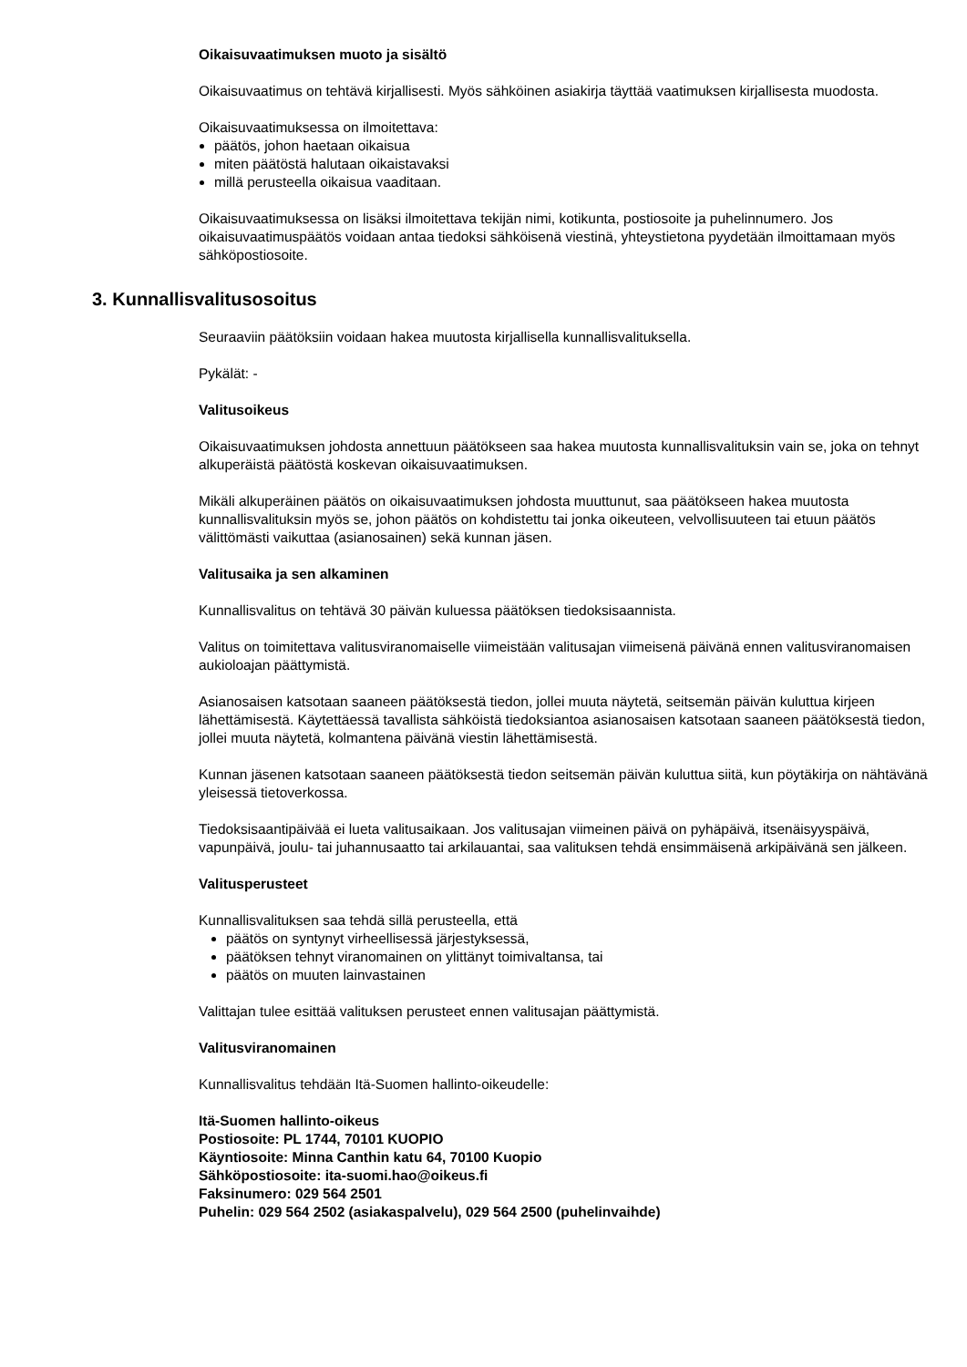Oikaisuvaatimuksen muoto ja sisältö
Oikaisuvaatimus on tehtävä kirjallisesti. Myös sähköinen asiakirja täyttää vaatimuksen kirjallisesta muodosta.
Oikaisuvaatimuksessa on ilmoitettava:
päätös, johon haetaan oikaisua
miten päätöstä halutaan oikaistavaksi
millä perusteella oikaisua vaaditaan.
Oikaisuvaatimuksessa on lisäksi ilmoitettava tekijän nimi, kotikunta, postiosoite ja puhelinnumero. Jos oikaisuvaatimuspäätös voidaan antaa tiedoksi sähköisenä viestinä, yhteystietona pyydetään ilmoittamaan myös sähköpostiosoite.
3. Kunnallisvalitusosoitus
Seuraaviin päätöksiin voidaan hakea muutosta kirjallisella kunnallisvalituksella.
Pykälät: -
Valitusoikeus
Oikaisuvaatimuksen johdosta annettuun päätökseen saa hakea muutosta kunnallisvalituksin vain se, joka on tehnyt alkuperäistä päätöstä koskevan oikaisuvaatimuksen.
Mikäli alkuperäinen päätös on oikaisuvaatimuksen johdosta muuttunut, saa päätökseen hakea muutosta kunnallisvalituksin myös se, johon päätös on kohdistettu tai jonka oikeuteen, velvollisuuteen tai etuun päätös välittömästi vaikuttaa (asianosainen) sekä kunnan jäsen.
Valitusaika ja sen alkaminen
Kunnallisvalitus on tehtävä 30 päivän kuluessa päätöksen tiedoksisaannista.
Valitus on toimitettava valitusviranomaiselle viimeistään valitusajan viimeisenä päivänä ennen valitusviranomaisen aukioloajan päättymistä.
Asianosaisen katsotaan saaneen päätöksestä tiedon, jollei muuta näytetä, seitsemän päivän kuluttua kirjeen lähettämisestä. Käytettäessä tavallista sähköistä tiedoksiantoa asianosaisen katsotaan saaneen päätöksestä tiedon, jollei muuta näytetä, kolmantena päivänä viestin lähettämisestä.
Kunnan jäsenen katsotaan saaneen päätöksestä tiedon seitsemän päivän kuluttua siitä, kun pöytäkirja on nähtävänä yleisessä tietoverkossa.
Tiedoksisaantipäivää ei lueta valitusaikaan. Jos valitusajan viimeinen päivä on pyhäpäivä, itsenäisyyspäivä, vapunpäivä, joulu- tai juhannusaatto tai arkilauantai, saa valituksen tehdä ensimmäisenä arkipäivänä sen jälkeen.
Valitusperusteet
Kunnallisvalituksen saa tehdä sillä perusteella, että
päätös on syntynyt virheellisessä järjestyksessä,
päätöksen tehnyt viranomainen on ylittänyt toimivaltansa, tai
päätös on muuten lainvastainen
Valittajan tulee esittää valituksen perusteet ennen valitusajan päättymistä.
Valitusviranomainen
Kunnallisvalitus tehdään Itä-Suomen hallinto-oikeudelle:
Itä-Suomen hallinto-oikeus
Postiosoite: PL 1744, 70101 KUOPIO
Käyntiosoite: Minna Canthin katu 64, 70100 Kuopio
Sähköpostiosoite: ita-suomi.hao@oikeus.fi
Faksinumero: 029 564 2501
Puhelin: 029 564 2502 (asiakaspalvelu), 029 564 2500 (puhelinvaihde)